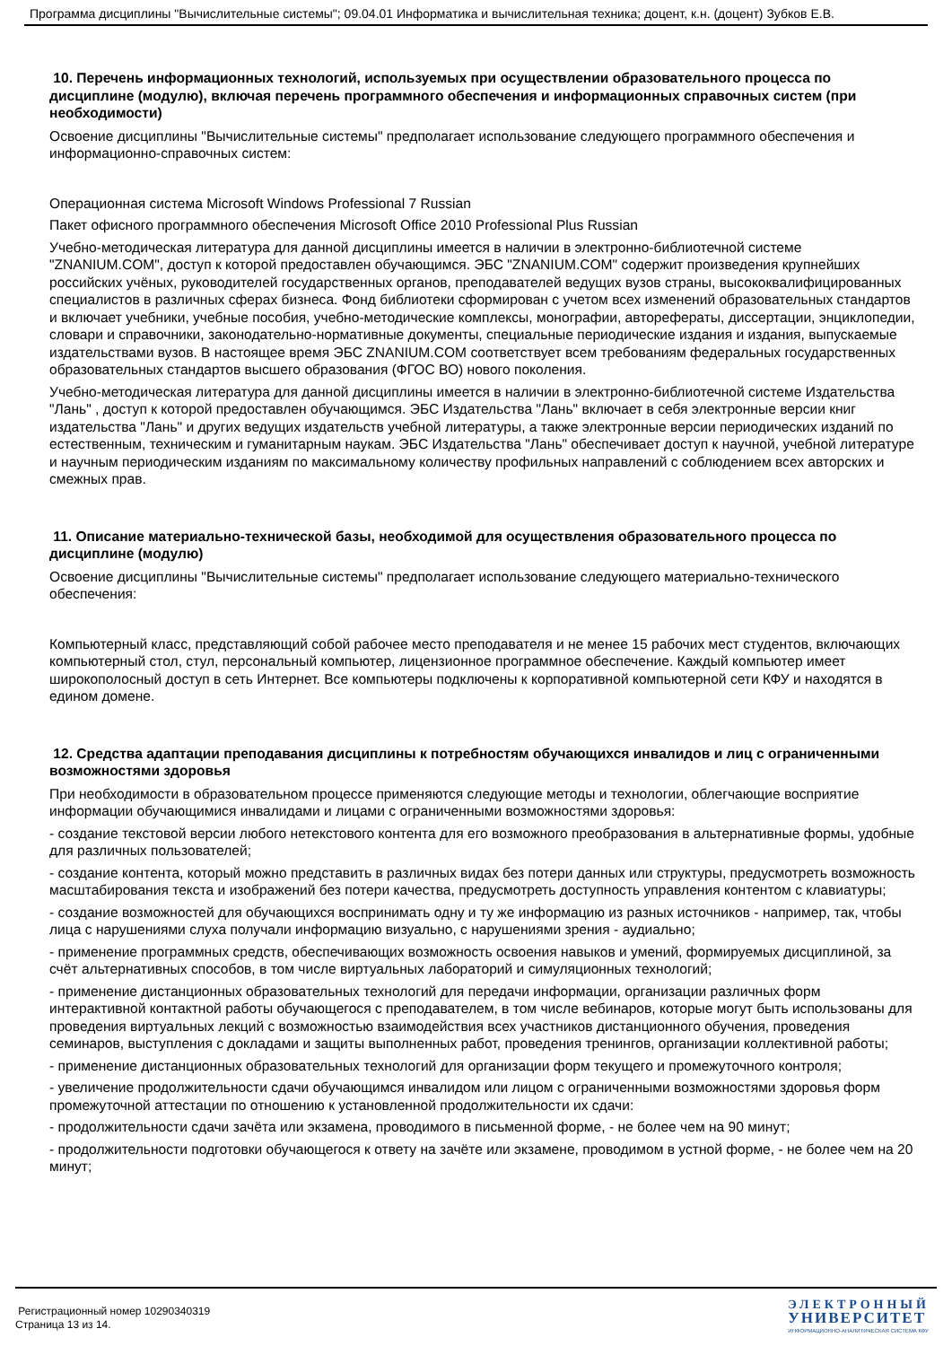Программа дисциплины "Вычислительные системы"; 09.04.01 Информатика и вычислительная техника; доцент, к.н. (доцент) Зубков Е.В.
10. Перечень информационных технологий, используемых при осуществлении образовательного процесса по дисциплине (модулю), включая перечень программного обеспечения и информационных справочных систем (при необходимости)
Освоение дисциплины "Вычислительные системы" предполагает использование следующего программного обеспечения и информационно-справочных систем:
Операционная система Microsoft Windows Professional 7 Russian
Пакет офисного программного обеспечения Microsoft Office 2010 Professional Plus Russian
Учебно-методическая литература для данной дисциплины имеется в наличии в электронно-библиотечной системе "ZNANIUM.COM", доступ к которой предоставлен обучающимся. ЭБС "ZNANIUM.COM" содержит произведения крупнейших российских учёных, руководителей государственных органов, преподавателей ведущих вузов страны, высококвалифицированных специалистов в различных сферах бизнеса. Фонд библиотеки сформирован с учетом всех изменений образовательных стандартов и включает учебники, учебные пособия, учебно-методические комплексы, монографии, авторефераты, диссертации, энциклопедии, словари и справочники, законодательно-нормативные документы, специальные периодические издания и издания, выпускаемые издательствами вузов. В настоящее время ЭБС ZNANIUM.COM соответствует всем требованиям федеральных государственных образовательных стандартов высшего образования (ФГОС ВО) нового поколения.
Учебно-методическая литература для данной дисциплины имеется в наличии в электронно-библиотечной системе Издательства "Лань" , доступ к которой предоставлен обучающимся. ЭБС Издательства "Лань" включает в себя электронные версии книг издательства "Лань" и других ведущих издательств учебной литературы, а также электронные версии периодических изданий по естественным, техническим и гуманитарным наукам. ЭБС Издательства "Лань" обеспечивает доступ к научной, учебной литературе и научным периодическим изданиям по максимальному количеству профильных направлений с соблюдением всех авторских и смежных прав.
11. Описание материально-технической базы, необходимой для осуществления образовательного процесса по дисциплине (модулю)
Освоение дисциплины "Вычислительные системы" предполагает использование следующего материально-технического обеспечения:
Компьютерный класс, представляющий собой рабочее место преподавателя и не менее 15 рабочих мест студентов, включающих компьютерный стол, стул, персональный компьютер, лицензионное программное обеспечение. Каждый компьютер имеет широкополосный доступ в сеть Интернет. Все компьютеры подключены к корпоративной компьютерной сети КФУ и находятся в едином домене.
12. Средства адаптации преподавания дисциплины к потребностям обучающихся инвалидов и лиц с ограниченными возможностями здоровья
При необходимости в образовательном процессе применяются следующие методы и технологии, облегчающие восприятие информации обучающимися инвалидами и лицами с ограниченными возможностями здоровья:
- создание текстовой версии любого нетекстового контента для его возможного преобразования в альтернативные формы, удобные для различных пользователей;
- создание контента, который можно представить в различных видах без потери данных или структуры, предусмотреть возможность масштабирования текста и изображений без потери качества, предусмотреть доступность управления контентом с клавиатуры;
- создание возможностей для обучающихся воспринимать одну и ту же информацию из разных источников - например, так, чтобы лица с нарушениями слуха получали информацию визуально, с нарушениями зрения - аудиально;
- применение программных средств, обеспечивающих возможность освоения навыков и умений, формируемых дисциплиной, за счёт альтернативных способов, в том числе виртуальных лабораторий и симуляционных технологий;
- применение дистанционных образовательных технологий для передачи информации, организации различных форм интерактивной контактной работы обучающегося с преподавателем, в том числе вебинаров, которые могут быть использованы для проведения виртуальных лекций с возможностью взаимодействия всех участников дистанционного обучения, проведения семинаров, выступления с докладами и защиты выполненных работ, проведения тренингов, организации коллективной работы;
- применение дистанционных образовательных технологий для организации форм текущего и промежуточного контроля;
- увеличение продолжительности сдачи обучающимся инвалидом или лицом с ограниченными возможностями здоровья форм промежуточной аттестации по отношению к установленной продолжительности их сдачи:
- продолжительности сдачи зачёта или экзамена, проводимого в письменной форме, - не более чем на 90 минут;
- продолжительности подготовки обучающегося к ответу на зачёте или экзамене, проводимом в устной форме, - не более чем на 20 минут;
Регистрационный номер 10290340319
Страница 13 из 14.
ЭЛЕКТРОННЫЙ
УНИВЕРСИТЕТ
ИНФОРМАЦИОННО-АНАЛИТИЧЕСКАЯ СИСТЕМА КФУ